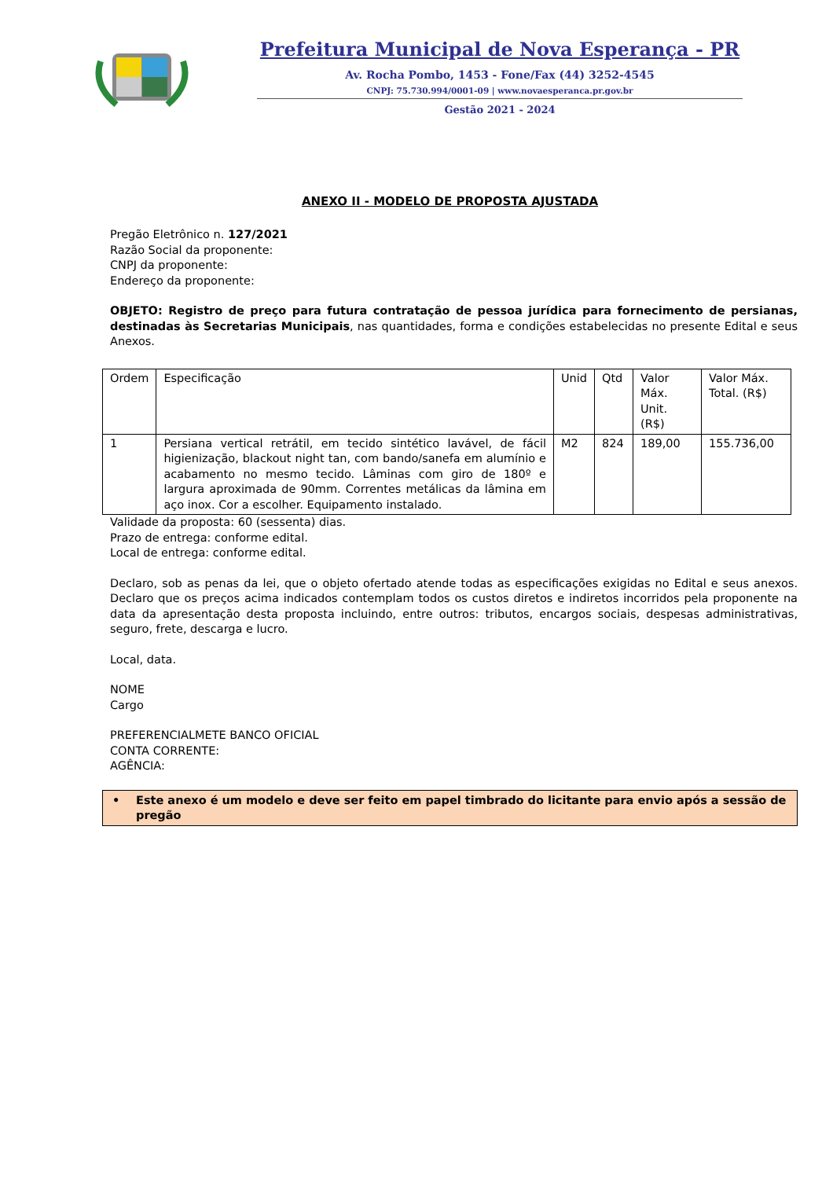Prefeitura Municipal de Nova Esperança - PR
Av. Rocha Pombo, 1453 - Fone/Fax (44) 3252-4545
CNPJ: 75.730.994/0001-09 | www.novaesperanca.pr.gov.br
Gestão 2021 - 2024
ANEXO II - MODELO DE PROPOSTA AJUSTADA
Pregão Eletrônico n. 127/2021
Razão Social da proponente:
CNPJ da proponente:
Endereço da proponente:
OBJETO: Registro de preço para futura contratação de pessoa jurídica para fornecimento de persianas, destinadas às Secretarias Municipais, nas quantidades, forma e condições estabelecidas no presente Edital e seus Anexos.
| Ordem | Especificação | Unid | Qtd | Valor Máx. Unit. (R$) | Valor Máx. Total. (R$) |
| 1 | Persiana vertical retrátil, em tecido sintético lavável, de fácil higienização, blackout night tan, com bando/sanefa em alumínio e acabamento no mesmo tecido. Lâminas com giro de 180º e largura aproximada de 90mm. Correntes metálicas da lâmina em aço inox. Cor a escolher. Equipamento instalado. | M2 | 824 | 189,00 | 155.736,00 |
Validade da proposta: 60 (sessenta) dias.
Prazo de entrega: conforme edital.
Local de entrega: conforme edital.
Declaro, sob as penas da lei, que o objeto ofertado atende todas as especificações exigidas no Edital e seus anexos. Declaro que os preços acima indicados contemplam todos os custos diretos e indiretos incorridos pela proponente na data da apresentação desta proposta incluindo, entre outros: tributos, encargos sociais, despesas administrativas, seguro, frete, descarga e lucro.
Local, data.
NOME
Cargo
PREFERENCIALMETE BANCO OFICIAL
CONTA CORRENTE:
AGÊNCIA:
• Este anexo é um modelo e deve ser feito em papel timbrado do licitante para envio após a sessão de pregão